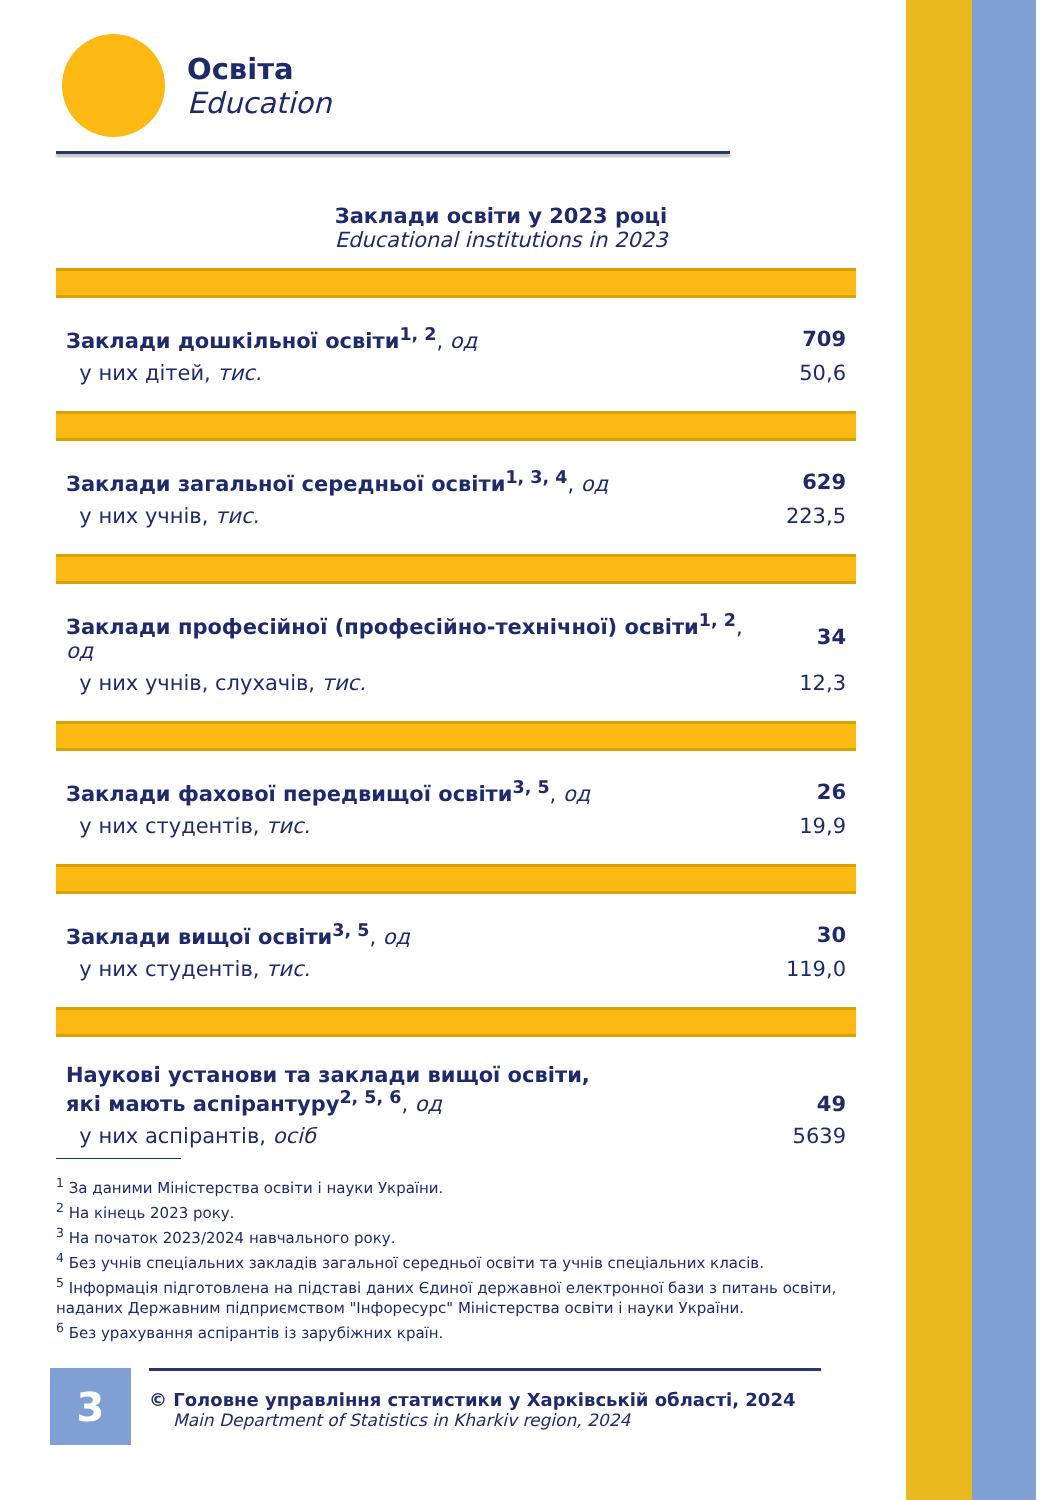Освіта
Education
Заклади освіти у 2023 році
Educational institutions in 2023
| Заклади дошкільної освіти<sup>1, 2</sup> , од | 709 |
| у них дітей, тис. | 50,6 |
| Заклади загальної середньої освіти<sup>1, 3, 4</sup> , од | 629 |
| у них учнів, тис. | 223,5 |
| Заклади професійної (професійно-технічної) освіти<sup>1, 2</sup> , од | 34 |
| у них учнів, слухачів, тис. | 12,3 |
| Заклади фахової передвищої освіти<sup>3, 5</sup> , од | 26 |
| у них студентів, тис. | 19,9 |
| Заклади вищої освіти<sup>3, 5</sup> , од | 30 |
| у них студентів, тис. | 119,0 |
| Наукові установи та заклади вищої освіти, які мають аспірантуру<sup>2, 5, 6</sup> , од | 49 |
| у них аспірантів, осіб | 5639 |
<sup>1</sup> За даними Міністерства освіти і науки України.
<sup>2</sup> На кінець 2023 року.
<sup>3</sup> На початок 2023/2024 навчального року.
<sup>4</sup> Без учнів спеціальних закладів загальної середньої освіти та учнів спеціальних класів.
<sup>5</sup> Інформація підготовлена на підставі даних Єдиної державної електронної бази з питань освіти, наданих Державним підприємством "Інфоресурс" Міністерства освіти і науки України.
<sup>6</sup> Без урахування аспірантів із зарубіжних країн.
3
© Головне управління статистики у Харківській області, 2024
Main Department of Statistics in Kharkiv region, 2024